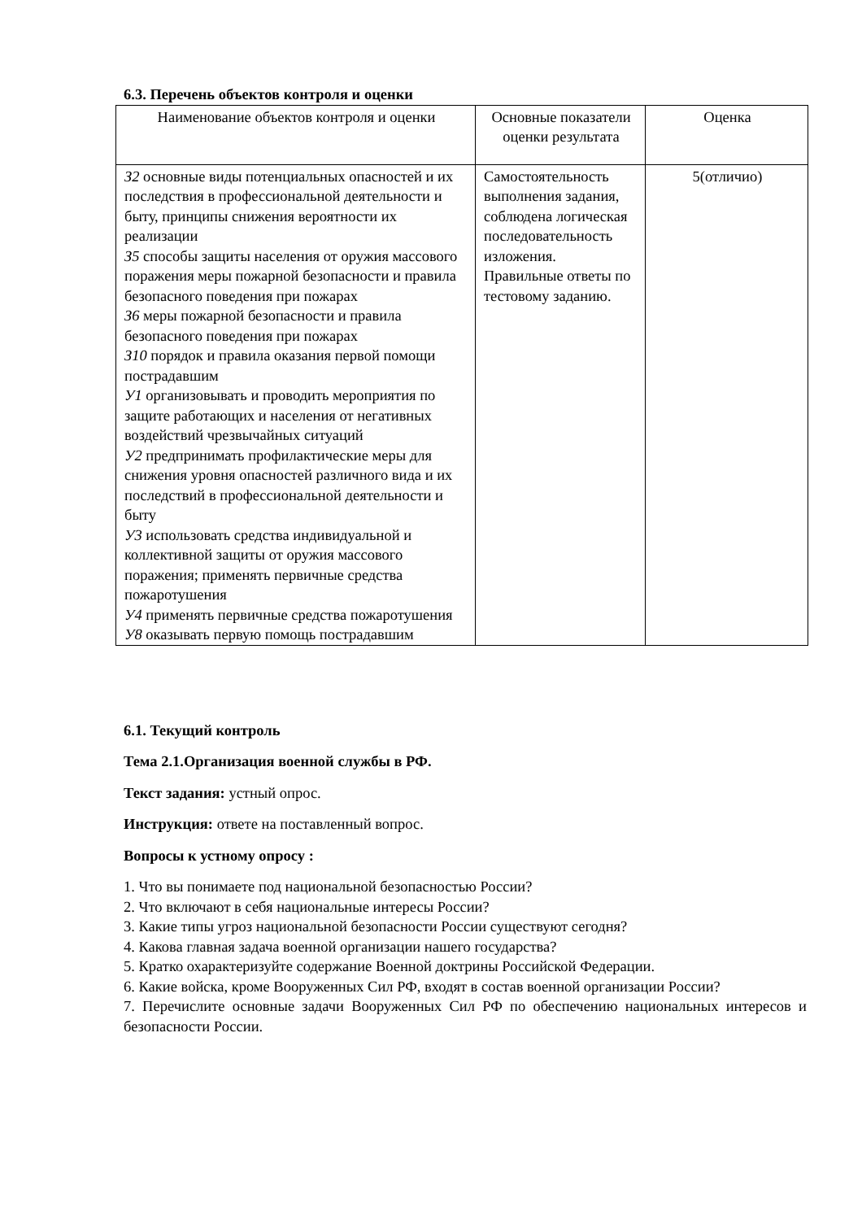6.3. Перечень объектов контроля и оценки
| Наименование объектов контроля и оценки | Основные показатели оценки результата | Оценка |
| З2 основные виды потенциальных опасностей и их последствия в профессиональной деятельности и быту, принципы снижения вероятности их реализации З5 способы защиты населения от оружия массового поражения меры пожарной безопасности и правила безопасного поведения при пожарах З6 меры пожарной безопасности и правила безопасного поведения при пожарах З10 порядок и правила оказания первой помощи пострадавшим У1 организовывать и проводить мероприятия по защите работающих и населения от негативных воздействий чрезвычайных ситуаций У2 предпринимать профилактические меры для снижения уровня опасностей различного вида и их последствий в профессиональной деятельности и быту У3 использовать средства индивидуальной и коллективной защиты от оружия массового поражения; применять первичные средства пожаротушения У4 применять первичные средства пожаротушения У8 оказывать первую помощь пострадавшим | Самостоятельность выполнения задания, соблюдена логическая последовательность изложения. Правильные ответы по тестовому заданию. | 5(отличио) |
6.1. Текущий контроль
Тема 2.1.Организация военной службы в РФ.
Текст задания: устный опрос.
Инструкция: ответе на поставленный вопрос.
Вопросы к устному опросу :
1. Что вы понимаете под национальной безопасностью России?
2. Что включают в себя национальные интересы России?
3. Какие типы угроз национальной безопасности России существуют сегодня?
4. Какова главная задача военной организации нашего государства?
5. Кратко охарактеризуйте содержание Военной доктрины Российской Федерации.
6. Какие войска, кроме Вооруженных Сил РФ, входят в состав военной организации России?
7. Перечислите основные задачи Вооруженных Сил РФ по обеспечению национальных интересов и безопасности России.